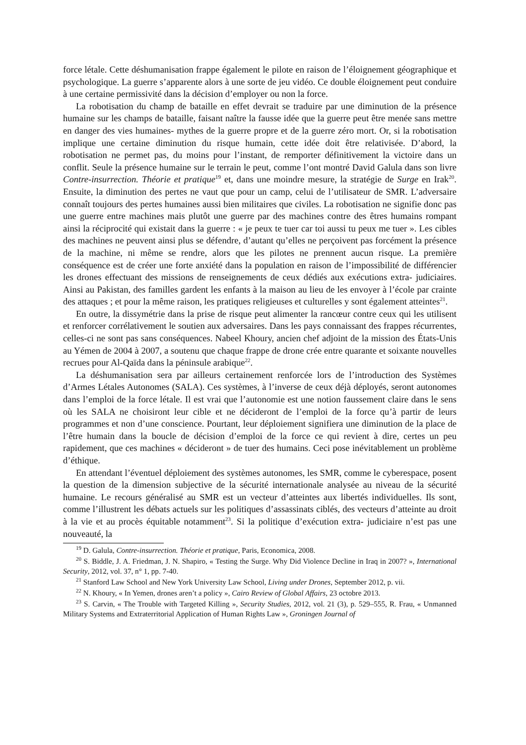force létale. Cette déshumanisation frappe également le pilote en raison de l’éloignement géographique et psychologique. La guerre s’apparente alors à une sorte de jeu vidéo. Ce double éloignement peut conduire à une certaine permissivité dans la décision d’employer ou non la force.
La robotisation du champ de bataille en effet devrait se traduire par une diminution de la présence humaine sur les champs de bataille, faisant naître la fausse idée que la guerre peut être menée sans mettre en danger des vies humaines- mythes de la guerre propre et de la guerre zéro mort. Or, si la robotisation implique une certaine diminution du risque humain, cette idée doit être relativisée. D’abord, la robotisation ne permet pas, du moins pour l’instant, de remporter définitivement la victoire dans un conflit. Seule la présence humaine sur le terrain le peut, comme l’ont montré David Galula dans son livre Contre-insurrection. Théorie et pratique<sup>19</sup> et, dans une moindre mesure, la stratégie de Surge en Irak<sup>20</sup>. Ensuite, la diminution des pertes ne vaut que pour un camp, celui de l’utilisateur de SMR. L’adversaire connaît toujours des pertes humaines aussi bien militaires que civiles. La robotisation ne signifie donc pas une guerre entre machines mais plutôt une guerre par des machines contre des êtres humains rompant ainsi la réciprocité qui existait dans la guerre : « je peux te tuer car toi aussi tu peux me tuer ». Les cibles des machines ne peuvent ainsi plus se défendre, d’autant qu’elles ne perçoivent pas forcément la présence de la machine, ni même se rendre, alors que les pilotes ne prennent aucun risque. La première conséquence est de créer une forte anxiété dans la population en raison de l’impossibilité de différencier les drones effectuant des missions de renseignements de ceux dédiés aux exécutions extra- judiciaires. Ainsi au Pakistan, des familles gardent les enfants à la maison au lieu de les envoyer à l’école par crainte des attaques ; et pour la même raison, les pratiques religieuses et culturelles y sont également atteintes<sup>21</sup>.
En outre, la dissymétrie dans la prise de risque peut alimenter la rancœur contre ceux qui les utilisent et renforcer corrélativement le soutien aux adversaires. Dans les pays connaissant des frappes récurrentes, celles-ci ne sont pas sans conséquences. Nabeel Khoury, ancien chef adjoint de la mission des États-Unis au Yémen de 2004 à 2007, a soutenu que chaque frappe de drone crée entre quarante et soixante nouvelles recrues pour Al-Qaïda dans la péninsule arabique<sup>22</sup>.
La déshumanisation sera par ailleurs certainement renforcée lors de l’introduction des Systèmes d’Armes Létales Autonomes (SALA). Ces systèmes, à l’inverse de ceux déjà déployés, seront autonomes dans l’emploi de la force létale. Il est vrai que l’autonomie est une notion faussement claire dans le sens où les SALA ne choisiront leur cible et ne décideront de l’emploi de la force qu’à partir de leurs programmes et non d’une conscience. Pourtant, leur déploiement signifiera une diminution de la place de l’être humain dans la boucle de décision d’emploi de la force ce qui revient à dire, certes un peu rapidement, que ces machines « décideront » de tuer des humains. Ceci pose inévitablement un problème d’éthique.
En attendant l’éventuel déploiement des systèmes autonomes, les SMR, comme le cyberespace, posent la question de la dimension subjective de la sécurité internationale analysée au niveau de la sécurité humaine. Le recours généralisé au SMR est un vecteur d’atteintes aux libertés individuelles. Ils sont, comme l’illustrent les débats actuels sur les politiques d’assassinats ciblés, des vecteurs d’atteinte au droit à la vie et au procès équitable notamment<sup>23</sup>. Si la politique d’exécution extra- judiciaire n’est pas une nouveauté, la
<sup>19</sup> D. Galula, Contre-insurrection. Théorie et pratique, Paris, Economica, 2008.
<sup>20</sup> S. Biddle, J. A. Friedman, J. N. Shapiro, « Testing the Surge. Why Did Violence Decline in Iraq in 2007? », International Security, 2012, vol. 37, n° 1, pp. 7-40.
<sup>21</sup> Stanford Law School and New York University Law School, Living under Drones, September 2012, p. vii.
<sup>22</sup> N. Khoury, « In Yemen, drones aren’t a policy », Cairo Review of Global Affairs, 23 octobre 2013.
<sup>23</sup> S. Carvin, « The Trouble with Targeted Killing », Security Studies, 2012, vol. 21 (3), p. 529–555, R. Frau, « Unmanned Military Systems and Extraterritorial Application of Human Rights Law », Groningen Journal of